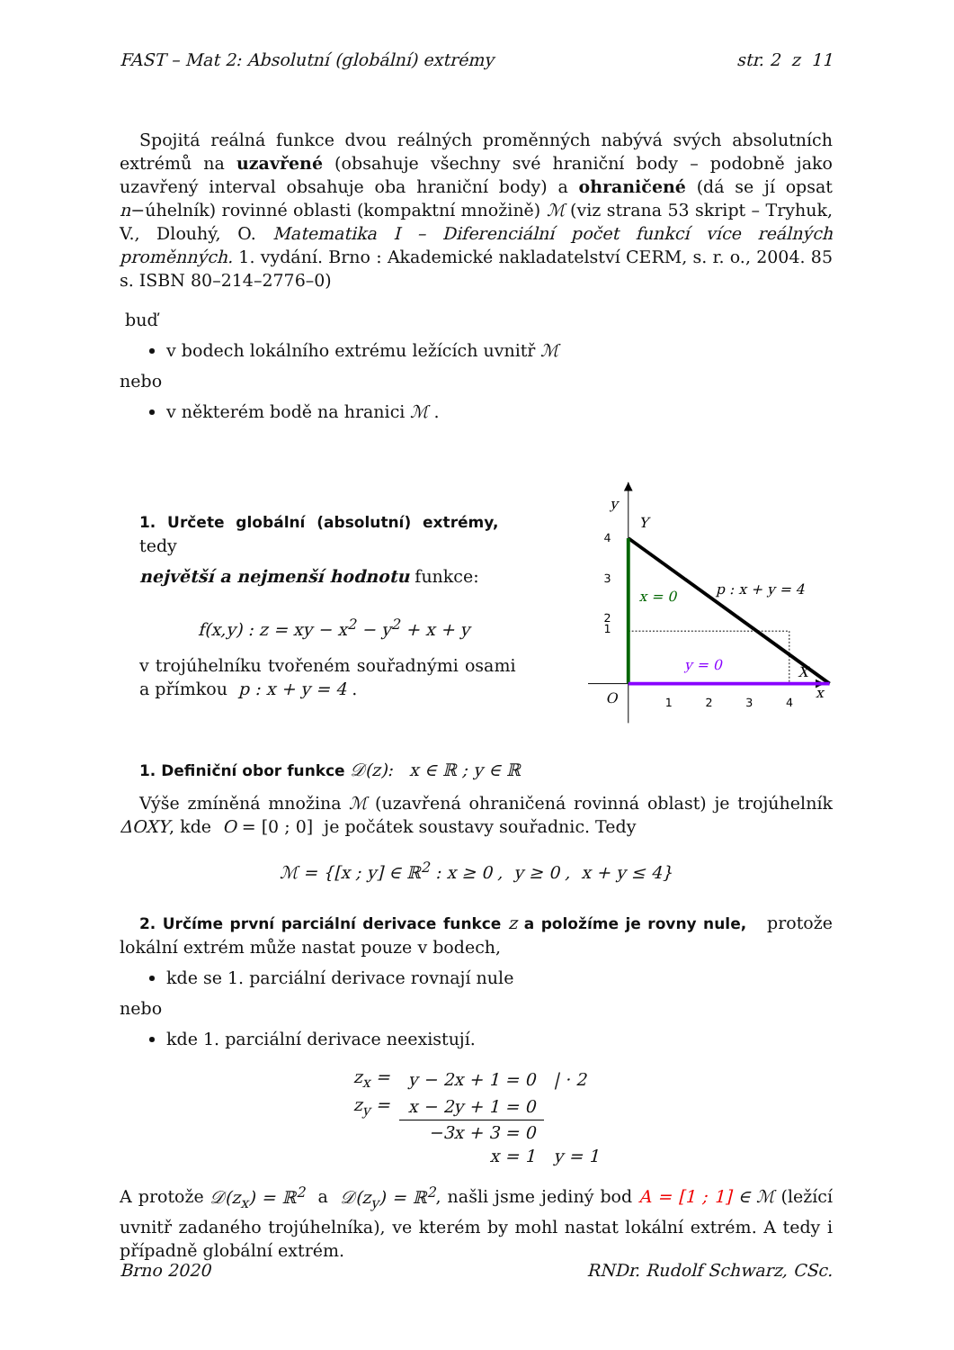FAST – Mat 2: Absolutní (globální) extrémy str. 2 z 11
Spojitá reálná funkce dvou reálných proměnných nabývá svých absolutních extrémů na uzavřené (obsahuje všechny své hraniční body – podobně jako uzavřený interval obsahuje oba hraniční body) a ohraničené (dá se jí opsat n−úhelník) rovinné oblasti (kompaktní množině) ℳ (viz strana 53 skript – Tryhuk, V., Dlouhý, O. Matematika I – Diferenciální počet funkcí více reálných proměnných. 1. vydání. Brno : Akademické nakladatelství CERM, s. r. o., 2004. 85 s. ISBN 80–214–2776–0)
buď
v bodech lokálního extrému ležících uvnitř ℳ
nebo
v některém bodě na hranici ℳ .
1. Určete globální (absolutní) extrémy, tedy
největší a nejmenší hodnotu funkce:
f(x,y) : z = xy − x<sup>2</sup> − y<sup>2</sup> + x + y
v trojúhelníku tvořeném souřadnými osami a přímkou p : x + y = 4 .
4
3
2
1
1
2
3
4
y
Y
O
x
X
p : x + y = 4
x = 0
y = 0
1. Definiční obor funkce 𝒟(z): x ∈ ℝ ; y ∈ ℝ
Výše zmíněná množina ℳ (uzavřená ohraničená rovinná oblast) je trojúhelník ΔOXY, kde O = [0 ; 0] je počátek soustavy souřadnic. Tedy
ℳ = {[x ; y] ∈ ℝ<sup>2</sup> : x ≥ 0 , y ≥ 0 , x + y ≤ 4}
2. Určíme první parciální derivace funkce z a položíme je rovny nule, protože lokální extrém může nastat pouze v bodech,
kde se 1. parciální derivace rovnají nule
nebo
kde 1. parciální derivace neexistují.
| z<sub>x</sub> = | y − 2x + 1 = 0 | / · 2 |
| z<sub>y</sub> = | x − 2y + 1 = 0 | |
| | −3x + 3 = 0 | |
| | x = 1 | y = 1 |
A protože 𝒟(z<sub>x</sub>) = ℝ<sup>2</sup> a 𝒟(z<sub>y</sub>) = ℝ<sup>2</sup>, našli jsme jediný bod A = [1 ; 1] ∈ ℳ (ležící uvnitř zadaného trojúhelníka), ve kterém by mohl nastat lokální extrém. A tedy i případně globální extrém.
Brno 2020 RNDr. Rudolf Schwarz, CSc.